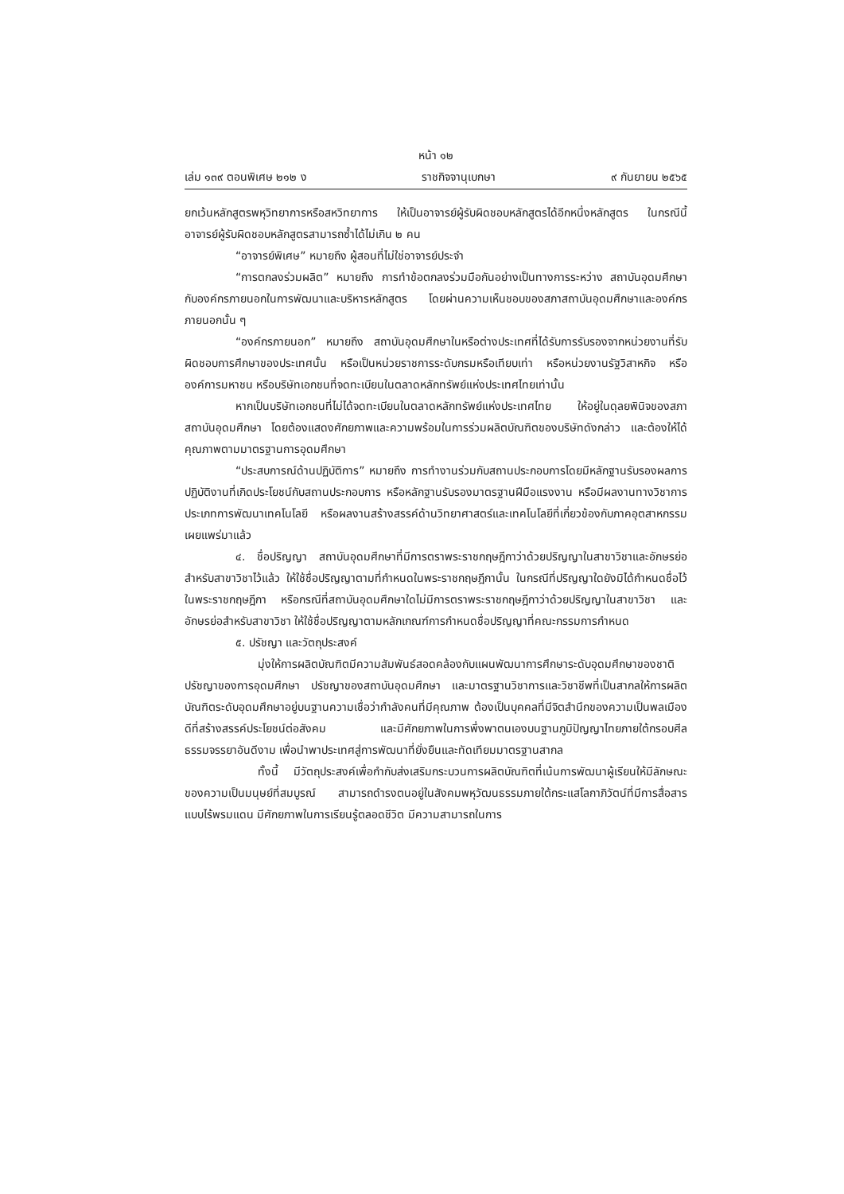หน้า ๑๒
เล่ม ๑๓๙ ตอนพิเศษ ๒๑๒ ง ราชกิจจานุเบกษา ๙ กันยายน ๒๕๖๕
ยกเว้นหลักสูตรพหุวิทยาการหรือสหวิทยาการ ให้เป็นอาจารย์ผู้รับผิดชอบหลักสูตรได้อีกหนึ่งหลักสูตร ในกรณีนี้ อาจารย์ผู้รับผิดชอบหลักสูตรสามารถซ้ำได้ไม่เกิน ๒ คน
“อาจารย์พิเศษ” หมายถึง ผู้สอนที่ไม่ใช่อาจารย์ประจำ
“การตกลงร่วมผลิต” หมายถึง การทำข้อตกลงร่วมมือกันอย่างเป็นทางการระหว่าง สถาบันอุดมศึกษากับองค์กรภายนอกในการพัฒนาและบริหารหลักสูตร โดยผ่านความเห็นชอบของสภาสถาบันอุดมศึกษาและองค์กรภายนอกนั้น ๆ
“องค์กรภายนอก” หมายถึง สถาบันอุดมศึกษาในหรือต่างประเทศที่ได้รับการรับรองจากหน่วยงานที่รับผิดชอบการศึกษาของประเทศนั้น หรือเป็นหน่วยราชการระดับกรมหรือเทียบเท่า หรือหน่วยงานรัฐวิสาหกิจ หรือองค์การมหาชน หรือบริษัทเอกชนที่จดทะเบียนในตลาดหลักทรัพย์แห่งประเทศไทยเท่านั้น
หากเป็นบริษัทเอกชนที่ไม่ได้จดทะเบียนในตลาดหลักทรัพย์แห่งประเทศไทย ให้อยู่ในดุลยพินิจของสภาสถาบันอุดมศึกษา โดยต้องแสดงศักยภาพและความพร้อมในการร่วมผลิตบัณฑิตของบริษัทดังกล่าว และต้องให้ได้คุณภาพตามมาตรฐานการอุดมศึกษา
“ประสบการณ์ด้านปฏิบัติการ” หมายถึง การทำงานร่วมกับสถานประกอบการโดยมีหลักฐานรับรองผลการปฏิบัติงานที่เกิดประโยชน์กับสถานประกอบการ หรือหลักฐานรับรองมาตรฐานฝีมือแรงงาน หรือมีผลงานทางวิชาการประเภทการพัฒนาเทคโนโลยี หรือผลงานสร้างสรรค์ด้านวิทยาศาสตร์และเทคโนโลยีที่เกี่ยวข้องกับภาคอุตสาหกรรมเผยแพร่มาแล้ว
๔. ชื่อปริญญา สถาบันอุดมศึกษาที่มีการตราพระราชกฤษฎีกาว่าด้วยปริญญาในสาขาวิชาและอักษรย่อสำหรับสาขาวิชาไว้แล้ว ให้ใช้ชื่อปริญญาตามที่กำหนดในพระราชกฤษฎีกานั้น ในกรณีที่ปริญญาใดยังมิได้กำหนดชื่อไว้ในพระราชกฤษฎีกา หรือกรณีที่สถาบันอุดมศึกษาใดไม่มีการตราพระราชกฤษฎีกาว่าด้วยปริญญาในสาขาวิชา และอักษรย่อสำหรับสาขาวิชา ให้ใช้ชื่อปริญญาตามหลักเกณฑ์การกำหนดชื่อปริญญาที่คณะกรรมการกำหนด
๕. ปรัชญา และวัตถุประสงค์
มุ่งให้การผลิตบัณฑิตมีความสัมพันธ์สอดคล้องกับแผนพัฒนาการศึกษาระดับอุดมศึกษาของชาติ ปรัชญาของการอุดมศึกษา ปรัชญาของสถาบันอุดมศึกษา และมาตรฐานวิชาการและวิชาชีพที่เป็นสากลให้การผลิตบัณฑิตระดับอุดมศึกษาอยู่บนฐานความเชื่อว่ากำลังคนที่มีคุณภาพ ต้องเป็นบุคคลที่มีจิตสำนึกของความเป็นพลเมืองดีที่สร้างสรรค์ประโยชน์ต่อสังคม และมีศักยภาพในการพึ่งพาตนเองบนฐานภูมิปัญญาไทยภายใต้กรอบศีลธรรมจรรยาอันดีงาม เพื่อนำพาประเทศสู่การพัฒนาที่ยั่งยืนและทัดเทียมมาตรฐานสากล
ทั้งนี้ มีวัตถุประสงค์เพื่อกำกับส่งเสริมกระบวนการผลิตบัณฑิตที่เน้นการพัฒนาผู้เรียนให้มีลักษณะของความเป็นมนุษย์ที่สมบูรณ์ สามารถดำรงตนอยู่ในสังคมพหุวัฒนธรรมภายใต้กระแสโลกาภิวัตน์ที่มีการสื่อสารแบบไร้พรมแดน มีศักยภาพในการเรียนรู้ตลอดชีวิต มีความสามารถในการ